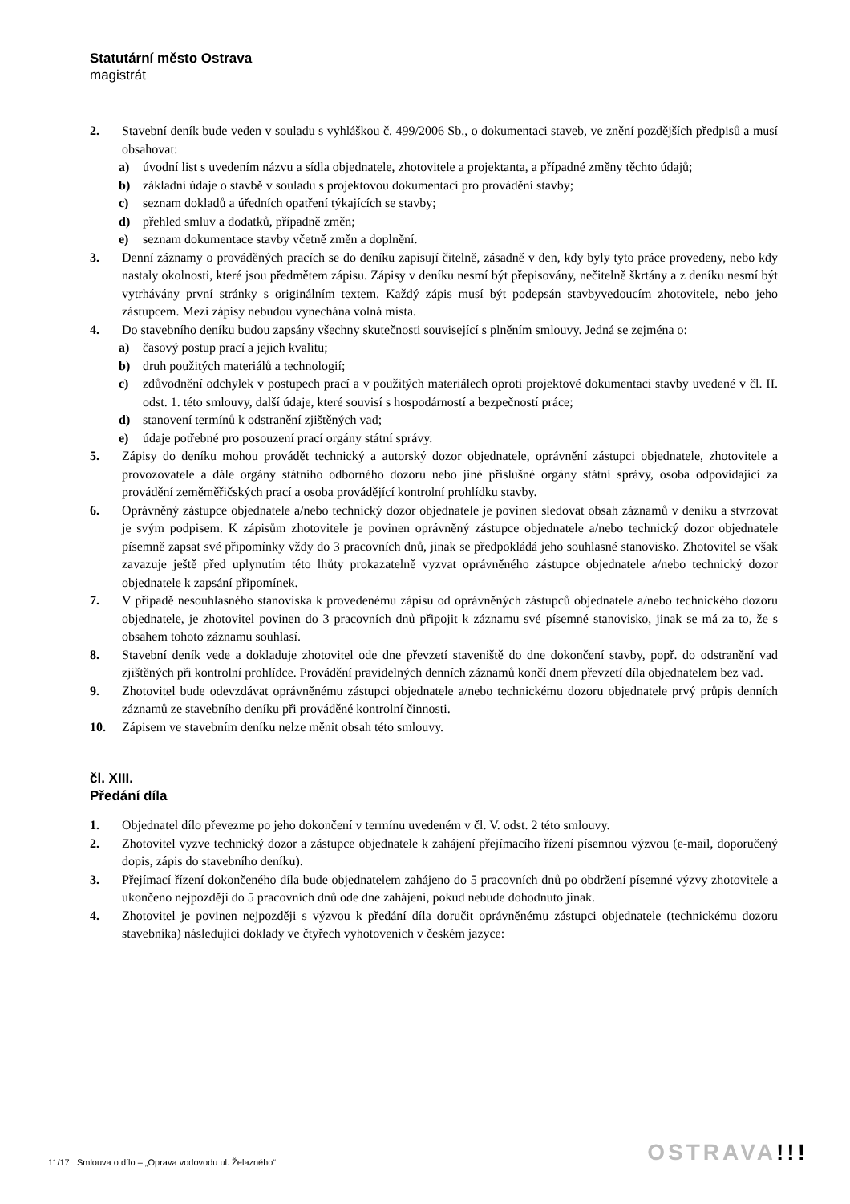Statutární město Ostrava
magistrát
2. Stavební deník bude veden v souladu s vyhláškou č. 499/2006 Sb., o dokumentaci staveb, ve znění pozdějších předpisů a musí obsahovat:
a) úvodní list s uvedením názvu a sídla objednatele, zhotovitele a projektanta, a případné změny těchto údajů;
b) základní údaje o stavbě v souladu s projektovou dokumentací pro provádění stavby;
c) seznam dokladů a úředních opatření týkajících se stavby;
d) přehled smluv a dodatků, případně změn;
e) seznam dokumentace stavby včetně změn a doplnění.
3. Denní záznamy o prováděných pracích se do deníku zapisují čitelně, zásadně v den, kdy byly tyto práce provedeny, nebo kdy nastaly okolnosti, které jsou předmětem zápisu. Zápisy v deníku nesmí být přepisovány, nečitelně škrtány a z deníku nesmí být vytrhávány první stránky s originálním textem. Každý zápis musí být podepsán stavbyvedoucím zhotovitele, nebo jeho zástupcem. Mezi zápisy nebudou vynechána volná místa.
4. Do stavebního deníku budou zapsány všechny skutečnosti související s plněním smlouvy. Jedná se zejména o:
a) časový postup prací a jejich kvalitu;
b) druh použitých materiálů a technologií;
c) zdůvodnění odchylek v postupech prací a v použitých materiálech oproti projektové dokumentaci stavby uvedené v čl. II. odst. 1. této smlouvy, další údaje, které souvisí s hospodárností a bezpečností práce;
d) stanovení termínů k odstranění zjištěných vad;
e) údaje potřebné pro posouzení prací orgány státní správy.
5. Zápisy do deníku mohou provádět technický a autorský dozor objednatele, oprávnění zástupci objednatele, zhotovitele a provozovatele a dále orgány státního odborného dozoru nebo jiné příslušné orgány státní správy, osoba odpovídající za provádění zeměměřičských prací a osoba provádějící kontrolní prohlídku stavby.
6. Oprávněný zástupce objednatele a/nebo technický dozor objednatele je povinen sledovat obsah záznamů v deníku a stvrzovat je svým podpisem. K zápisům zhotovitele je povinen oprávněný zástupce objednatele a/nebo technický dozor objednatele písemně zapsat své připomínky vždy do 3 pracovních dnů, jinak se předpokládá jeho souhlasné stanovisko. Zhotovitel se však zavazuje ještě před uplynutím této lhůty prokazatelně vyzvat oprávněného zástupce objednatele a/nebo technický dozor objednatele k zapsání připomínek.
7. V případě nesouhlasného stanoviska k provedenému zápisu od oprávněných zástupců objednatele a/nebo technického dozoru objednatele, je zhotovitel povinen do 3 pracovních dnů připojit k záznamu své písemné stanovisko, jinak se má za to, že s obsahem tohoto záznamu souhlasí.
8. Stavební deník vede a dokladuje zhotovitel ode dne převzetí staveniště do dne dokončení stavby, popř. do odstranění vad zjištěných při kontrolní prohlídce. Provádění pravidelných denních záznamů končí dnem převzetí díla objednatelem bez vad.
9. Zhotovitel bude odevzdávat oprávněnému zástupci objednatele a/nebo technickému dozoru objednatele prvý průpis denních záznamů ze stavebního deníku při prováděné kontrolní činnosti.
10. Zápisem ve stavebním deníku nelze měnit obsah této smlouvy.
čl. XIII.
Předání díla
1. Objednatel dílo převezme po jeho dokončení v termínu uvedeném v čl. V. odst. 2 této smlouvy.
2. Zhotovitel vyzve technický dozor a zástupce objednatele k zahájení přejímacího řízení písemnou výzvou (e-mail, doporučený dopis, zápis do stavebního deníku).
3. Přejímací řízení dokončeného díla bude objednatelem zahájeno do 5 pracovních dnů po obdržení písemné výzvy zhotovitele a ukončeno nejpozději do 5 pracovních dnů ode dne zahájení, pokud nebude dohodnuto jinak.
4. Zhotovitel je povinen nejpozději s výzvou k předání díla doručit oprávněnému zástupci objednatele (technickému dozoru stavebníka) následující doklady ve čtyřech vyhotoveních v českém jazyce:
11/17 Smlouva o dílo – „Oprava vodovodu ul. Želazného“
OSTRAVA!!!